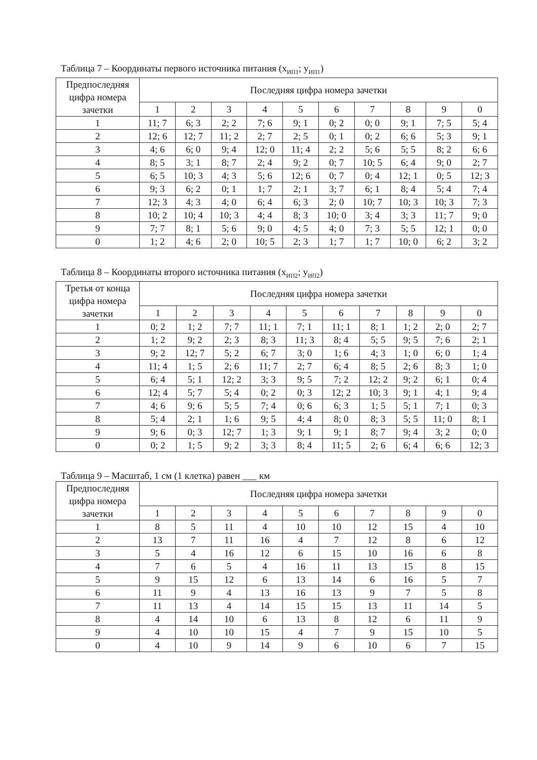Таблица 7 – Координаты первого источника питания (x<sub>ИП1</sub>; y<sub>ИП1</sub>)
| Предпоследняя цифра номера зачетки | Последняя цифра номера зачетки | | | | | | | | | |
| --- | --- | --- | --- | --- | --- | --- | --- | --- | --- | --- |
| | 1 | 2 | 3 | 4 | 5 | 6 | 7 | 8 | 9 | 0 |
| 1 | 11; 7 | 6; 3 | 2; 2 | 7; 6 | 9; 1 | 0; 2 | 0; 0 | 9; 1 | 7; 5 | 5; 4 |
| 2 | 12; 6 | 12; 7 | 11; 2 | 2; 7 | 2; 5 | 0; 1 | 0; 2 | 6; 6 | 5; 3 | 9; 1 |
| 3 | 4; 6 | 6; 0 | 9; 4 | 12; 0 | 11; 4 | 2; 2 | 5; 6 | 5; 5 | 8; 2 | 6; 6 |
| 4 | 8; 5 | 3; 1 | 8; 7 | 2; 4 | 9; 2 | 0; 7 | 10; 5 | 6; 4 | 9; 0 | 2; 7 |
| 5 | 6; 5 | 10; 3 | 4; 3 | 5; 6 | 12; 6 | 0; 7 | 0; 4 | 12; 1 | 0; 5 | 12; 3 |
| 6 | 9; 3 | 6; 2 | 0; 1 | 1; 7 | 2; 1 | 3; 7 | 6; 1 | 8; 4 | 5; 4 | 7; 4 |
| 7 | 12; 3 | 4; 3 | 4; 0 | 6; 4 | 6; 3 | 2; 0 | 10; 7 | 10; 3 | 10; 3 | 7; 3 |
| 8 | 10; 2 | 10; 4 | 10; 3 | 4; 4 | 8; 3 | 10; 0 | 3; 4 | 3; 3 | 11; 7 | 9; 0 |
| 9 | 7; 7 | 8; 1 | 5; 6 | 9; 0 | 4; 5 | 4; 0 | 7; 3 | 5; 5 | 12; 1 | 0; 0 |
| 0 | 1; 2 | 4; 6 | 2; 0 | 10; 5 | 2; 3 | 1; 7 | 1; 7 | 10; 0 | 6; 2 | 3; 2 |
Таблица 8 – Координаты второго источника питания (x<sub>ИП2</sub>; y<sub>ИП2</sub>)
| Третья от конца цифра номера зачетки | Последняя цифра номера зачетки | | | | | | | | | |
| --- | --- | --- | --- | --- | --- | --- | --- | --- | --- | --- |
| | 1 | 2 | 3 | 4 | 5 | 6 | 7 | 8 | 9 | 0 |
| 1 | 0; 2 | 1; 2 | 7; 7 | 11; 1 | 7; 1 | 11; 1 | 8; 1 | 1; 2 | 2; 0 | 2; 7 |
| 2 | 1; 2 | 9; 2 | 2; 3 | 8; 3 | 11; 3 | 8; 4 | 5; 5 | 9; 5 | 7; 6 | 2; 1 |
| 3 | 9; 2 | 12; 7 | 5; 2 | 6; 7 | 3; 0 | 1; 6 | 4; 3 | 1; 0 | 6; 0 | 1; 4 |
| 4 | 11; 4 | 1; 5 | 2; 6 | 11; 7 | 2; 7 | 6; 4 | 8; 5 | 2; 6 | 8; 3 | 1; 0 |
| 5 | 6; 4 | 5; 1 | 12; 2 | 3; 3 | 9; 5 | 7; 2 | 12; 2 | 9; 2 | 6; 1 | 0; 4 |
| 6 | 12; 4 | 5; 7 | 5; 4 | 0; 2 | 0; 3 | 12; 2 | 10; 3 | 9; 1 | 4; 1 | 9; 4 |
| 7 | 4; 6 | 9; 6 | 5; 5 | 7; 4 | 0; 6 | 6; 3 | 1; 5 | 5; 1 | 7; 1 | 0; 3 |
| 8 | 5; 4 | 2; 1 | 1; 6 | 9; 5 | 4; 4 | 8; 0 | 8; 3 | 5; 5 | 11; 0 | 8; 1 |
| 9 | 9; 6 | 0; 3 | 12; 7 | 1; 3 | 9; 1 | 9; 1 | 8; 7 | 9; 4 | 3; 2 | 0; 0 |
| 0 | 0; 2 | 1; 5 | 9; 2 | 3; 3 | 8; 4 | 11; 5 | 2; 6 | 6; 4 | 6; 6 | 12; 3 |
Таблица 9 – Масштаб, 1 см (1 клетка) равен ___ км
| Предпоследняя цифра номера зачетки | Последняя цифра номера зачетки | | | | | | | | | |
| --- | --- | --- | --- | --- | --- | --- | --- | --- | --- | --- |
| | 1 | 2 | 3 | 4 | 5 | 6 | 7 | 8 | 9 | 0 |
| 1 | 8 | 5 | 11 | 4 | 10 | 10 | 12 | 15 | 4 | 10 |
| 2 | 13 | 7 | 11 | 16 | 4 | 7 | 12 | 8 | 6 | 12 |
| 3 | 5 | 4 | 16 | 12 | 6 | 15 | 10 | 16 | 6 | 8 |
| 4 | 7 | 6 | 5 | 4 | 16 | 11 | 13 | 15 | 8 | 15 |
| 5 | 9 | 15 | 12 | 6 | 13 | 14 | 6 | 16 | 5 | 7 |
| 6 | 11 | 9 | 4 | 13 | 16 | 13 | 9 | 7 | 5 | 8 |
| 7 | 11 | 13 | 4 | 14 | 15 | 15 | 13 | 11 | 14 | 5 |
| 8 | 4 | 14 | 10 | 6 | 13 | 8 | 12 | 6 | 11 | 9 |
| 9 | 4 | 10 | 10 | 15 | 4 | 7 | 9 | 15 | 10 | 5 |
| 0 | 4 | 10 | 9 | 14 | 9 | 6 | 10 | 6 | 7 | 15 |